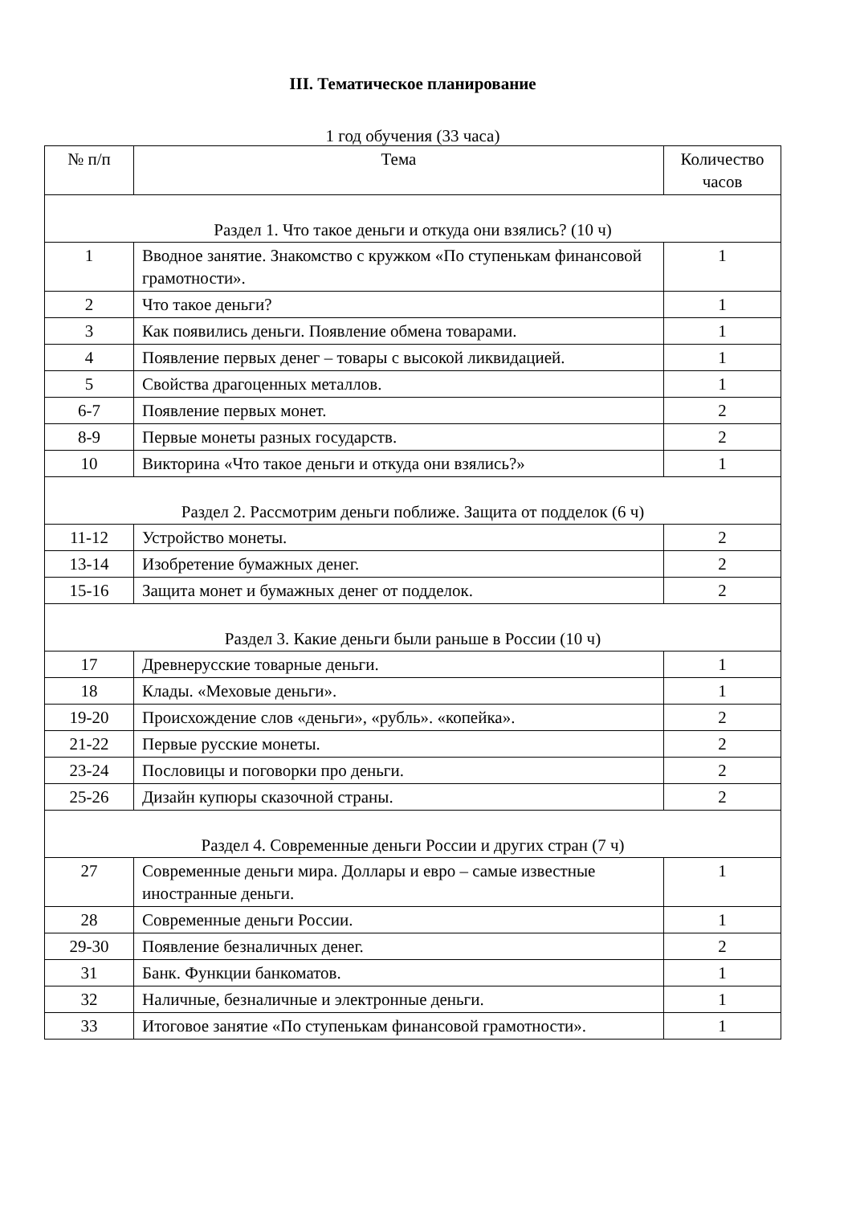III. Тематическое планирование
1 год обучения (33 часа)
| № п/п | Тема | Количество часов |
| --- | --- | --- |
| Раздел 1. Что такое деньги и откуда они взялись? (10 ч) | | |
| 1 | Вводное занятие. Знакомство с кружком «По ступенькам финансовой грамотности». | 1 |
| 2 | Что такое деньги? | 1 |
| 3 | Как появились деньги. Появление обмена товарами. | 1 |
| 4 | Появление первых денег – товары с высокой ликвидацией. | 1 |
| 5 | Свойства драгоценных металлов. | 1 |
| 6-7 | Появление первых монет. | 2 |
| 8-9 | Первые монеты разных государств. | 2 |
| 10 | Викторина «Что такое деньги и откуда они взялись?» | 1 |
| Раздел 2. Рассмотрим деньги поближе. Защита от подделок (6 ч) | | |
| 11-12 | Устройство монеты. | 2 |
| 13-14 | Изобретение бумажных денег. | 2 |
| 15-16 | Защита монет и бумажных денег от подделок. | 2 |
| Раздел 3. Какие деньги были раньше в России (10 ч) | | |
| 17 | Древнерусские товарные деньги. | 1 |
| 18 | Клады. «Меховые деньги». | 1 |
| 19-20 | Происхождение слов «деньги», «рубль». «копейка». | 2 |
| 21-22 | Первые русские монеты. | 2 |
| 23-24 | Пословицы и поговорки про деньги. | 2 |
| 25-26 | Дизайн купюры сказочной страны. | 2 |
| Раздел 4. Современные деньги России и других стран (7 ч) | | |
| 27 | Современные деньги мира. Доллары и евро – самые известные иностранные деньги. | 1 |
| 28 | Современные деньги России. | 1 |
| 29-30 | Появление безналичных денег. | 2 |
| 31 | Банк. Функции банкоматов. | 1 |
| 32 | Наличные, безналичные и электронные деньги. | 1 |
| 33 | Итоговое занятие «По ступенькам финансовой грамотности». | 1 |